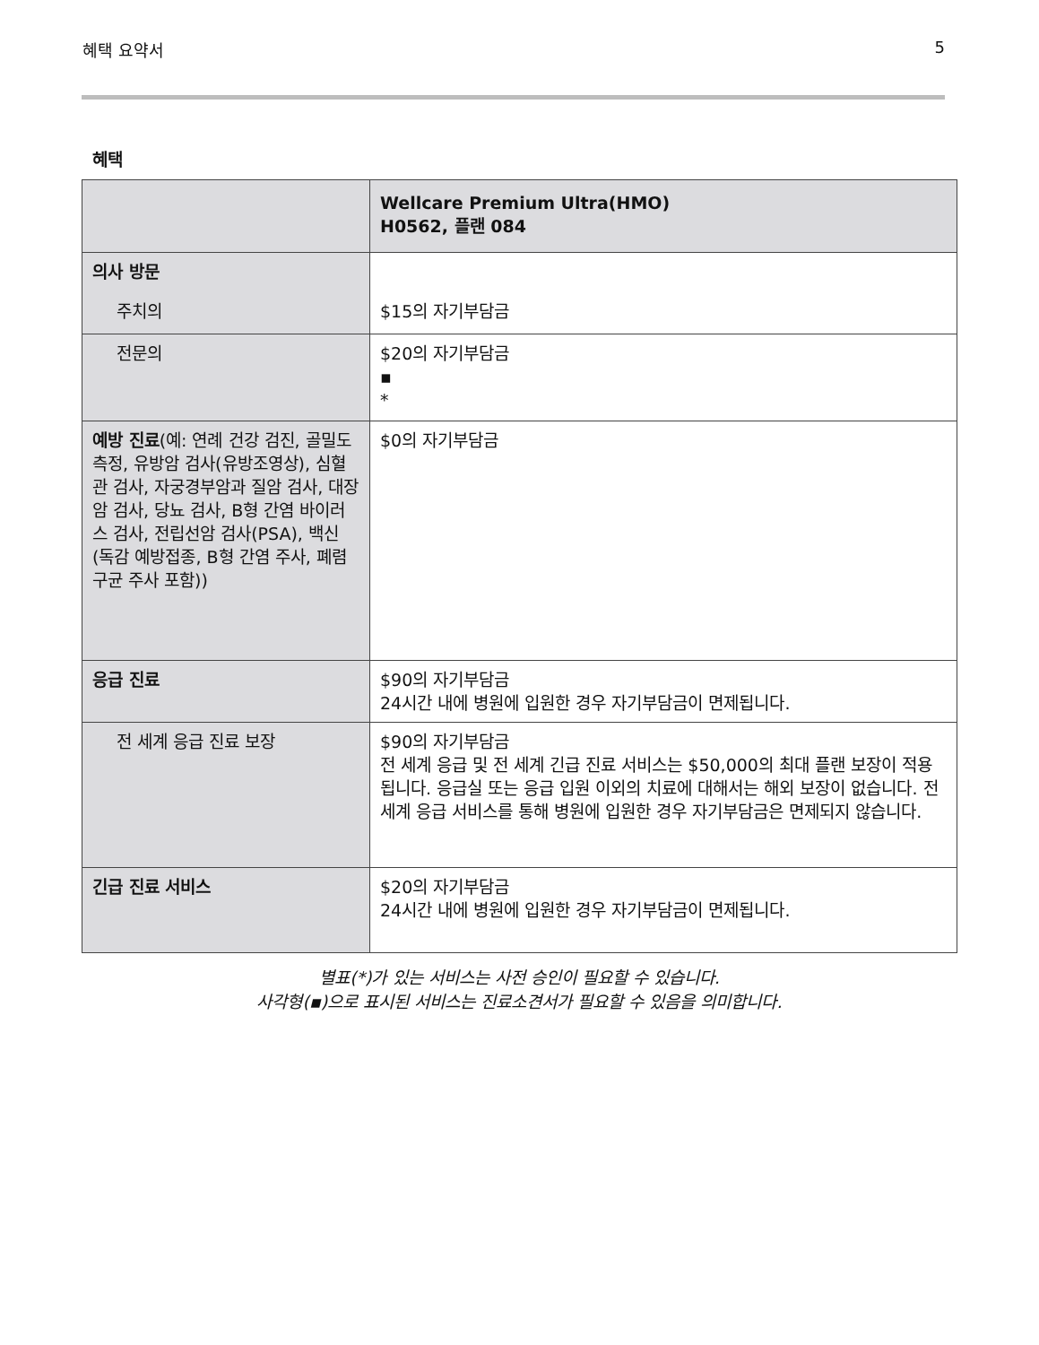혜택 요약서 5
혜택
| | Wellcare Premium Ultra(HMO) H0562, 플랜 084 |
| --- | --- |
| 의사 방문 주치의 | $15의 자기부담금 |
| 전문의 | $20의 자기부담금 ▪ * |
| 예방 진료 (예: 연례 건강 검진, 골밀도 측정, 유방암 검사(유방조영상), 심혈관 검사, 자궁경부암과 질암 검사, 대장암 검사, 당뇨 검사, B형 간염 바이러스 검사, 전립선암 검사(PSA), 백신(독감 예방접종, B형 간염 주사, 폐렴구균 주사 포함)) | $0의 자기부담금 |
| 응급 진료 | $90의 자기부담금 24시간 내에 병원에 입원한 경우 자기부담금이 면제됩니다. |
| 전 세계 응급 진료 보장 | $90의 자기부담금 전 세계 응급 및 전 세계 긴급 진료 서비스는 $50,000의 최대 플랜 보장이 적용됩니다. 응급실 또는 응급 입원 이외의 치료에 대해서는 해외 보장이 없습니다. 전 세계 응급 서비스를 통해 병원에 입원한 경우 자기부담금은 면제되지 않습니다. |
| 긴급 진료 서비스 | $20의 자기부담금 24시간 내에 병원에 입원한 경우 자기부담금이 면제됩니다. |
별표(*)가 있는 서비스는 사전 승인이 필요할 수 있습니다.
사각형(▪)으로 표시된 서비스는 진료소견서가 필요할 수 있음을 의미합니다.